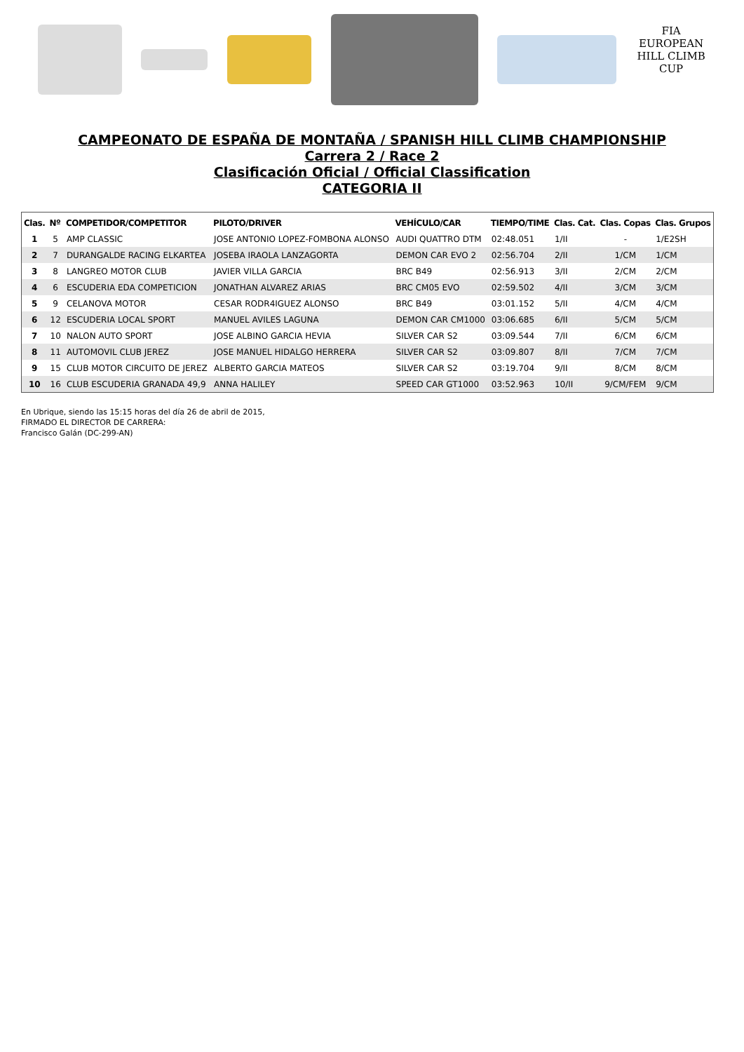FIA
EUROPEAN
HILL CLIMB
CUP
CAMPEONATO DE ESPAÑA DE MONTAÑA / SPANISH HILL CLIMB CHAMPIONSHIP
Carrera 2 / Race 2
Clasificación Oficial / Official Classification
CATEGORIA II
| Clas. | Nº | COMPETIDOR/COMPETITOR | PILOTO/DRIVER | VEHÍCULO/CAR | TIEMPO/TIME | Clas. Cat. | Clas. Copas | Clas. Grupos |
| --- | --- | --- | --- | --- | --- | --- | --- | --- |
| 1 | 5 | AMP CLASSIC | JOSE ANTONIO LOPEZ-FOMBONA ALONSO | AUDI QUATTRO DTM | 02:48.051 | 1/II | - | 1/E2SH |
| 2 | 7 | DURANGALDE RACING ELKARTEA | JOSEBA IRAOLA LANZAGORTA | DEMON CAR EVO 2 | 02:56.704 | 2/II | 1/CM | 1/CM |
| 3 | 8 | LANGREO MOTOR CLUB | JAVIER VILLA GARCIA | BRC B49 | 02:56.913 | 3/II | 2/CM | 2/CM |
| 4 | 6 | ESCUDERIA EDA COMPETICION | JONATHAN ALVAREZ ARIAS | BRC CM05 EVO | 02:59.502 | 4/II | 3/CM | 3/CM |
| 5 | 9 | CELANOVA MOTOR | CESAR RODR4IGUEZ ALONSO | BRC B49 | 03:01.152 | 5/II | 4/CM | 4/CM |
| 6 | 12 | ESCUDERIA LOCAL SPORT | MANUEL AVILES LAGUNA | DEMON CAR CM1000 | 03:06.685 | 6/II | 5/CM | 5/CM |
| 7 | 10 | NALON AUTO SPORT | JOSE ALBINO GARCIA HEVIA | SILVER CAR S2 | 03:09.544 | 7/II | 6/CM | 6/CM |
| 8 | 11 | AUTOMOVIL CLUB JEREZ | JOSE MANUEL HIDALGO HERRERA | SILVER CAR S2 | 03:09.807 | 8/II | 7/CM | 7/CM |
| 9 | 15 | CLUB MOTOR CIRCUITO DE JEREZ | ALBERTO GARCIA MATEOS | SILVER CAR S2 | 03:19.704 | 9/II | 8/CM | 8/CM |
| 10 | 16 | CLUB ESCUDERIA GRANADA 49,9 | ANNA HALILEY | SPEED CAR GT1000 | 03:52.963 | 10/II | 9/CM/FEM | 9/CM |
En Ubrique, siendo las 15:15 horas del día 26 de abril de 2015,
FIRMADO EL DIRECTOR DE CARRERA:
Francisco Galán (DC-299-AN)